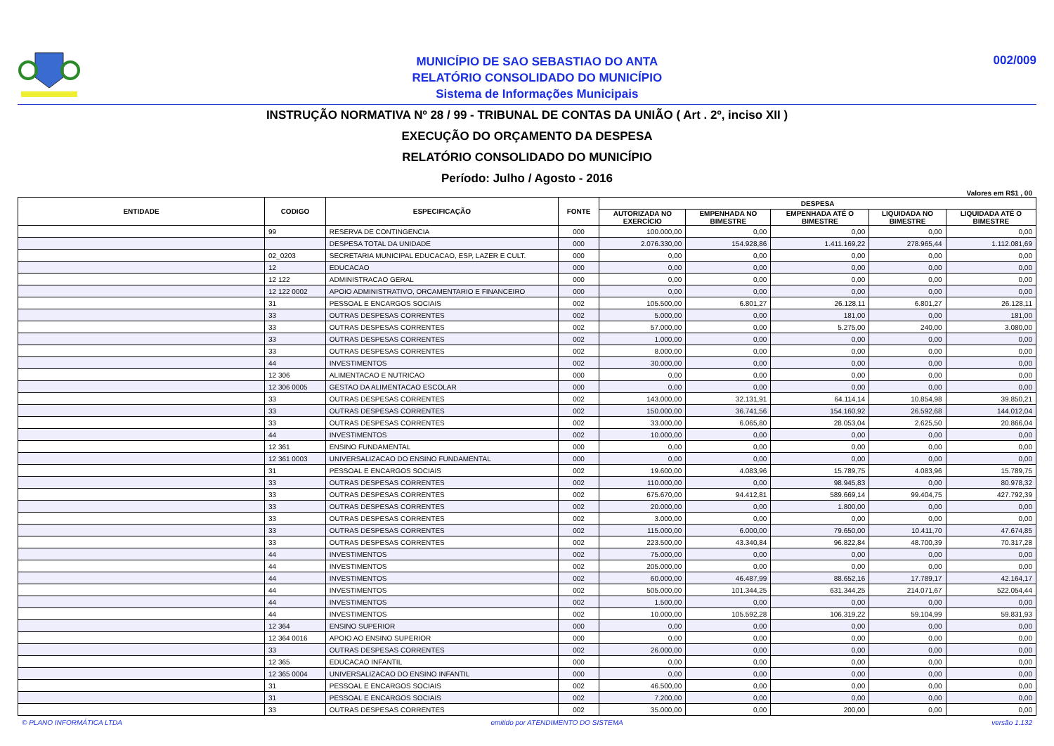MUNICÍPIO DE SAO SEBASTIAO DO ANTA
RELATÓRIO CONSOLIDADO DO MUNICÍPIO
Sistema de Informações Municipais
002/009
INSTRUÇÃO NORMATIVA Nº 28 / 99 - TRIBUNAL DE CONTAS DA UNIÃO ( Art . 2º, inciso XII )
EXECUÇÃO DO ORÇAMENTO DA DESPESA
RELATÓRIO CONSOLIDADO DO MUNICÍPIO
Período: Julho / Agosto - 2016
Valores em R$1 , 00
| ENTIDADE | CODIGO | ESPECIFICAÇÃO | FONTE | DESPESA | | | | |
| --- | --- | --- | --- | --- | --- | --- | --- | --- |
| | | | | AUTORIZADA NO EXERCÍCIO | EMPENHADA NO BIMESTRE | EMPENHADA ATÉ O BIMESTRE | LIQUIDADA NO BIMESTRE | LIQUIDADA ATÉ O BIMESTRE |
| | 99 | RESERVA DE CONTINGENCIA | 000 | 100.000,00 | 0,00 | 0,00 | 0,00 | 0,00 |
| | | DESPESA TOTAL DA UNIDADE | 000 | 2.076.330,00 | 154.928,86 | 1.411.169,22 | 278.965,44 | 1.112.081,69 |
| | 02_0203 | SECRETARIA MUNICIPAL EDUCACAO, ESP, LAZER E CULT. | 000 | 0,00 | 0,00 | 0,00 | 0,00 | 0,00 |
| | 12 | EDUCACAO | 000 | 0,00 | 0,00 | 0,00 | 0,00 | 0,00 |
| | 12 122 | ADMINISTRACAO GERAL | 000 | 0,00 | 0,00 | 0,00 | 0,00 | 0,00 |
| | 12 122 0002 | APOIO ADMINISTRATIVO, ORCAMENTARIO E FINANCEIRO | 000 | 0,00 | 0,00 | 0,00 | 0,00 | 0,00 |
| | 31 | PESSOAL E ENCARGOS SOCIAIS | 002 | 105.500,00 | 6.801,27 | 26.128,11 | 6.801,27 | 26.128,11 |
| | 33 | OUTRAS DESPESAS CORRENTES | 002 | 5.000,00 | 0,00 | 181,00 | 0,00 | 181,00 |
| | 33 | OUTRAS DESPESAS CORRENTES | 002 | 57.000,00 | 0,00 | 5.275,00 | 240,00 | 3.080,00 |
| | 33 | OUTRAS DESPESAS CORRENTES | 002 | 1.000,00 | 0,00 | 0,00 | 0,00 | 0,00 |
| | 33 | OUTRAS DESPESAS CORRENTES | 002 | 8.000,00 | 0,00 | 0,00 | 0,00 | 0,00 |
| | 44 | INVESTIMENTOS | 002 | 30.000,00 | 0,00 | 0,00 | 0,00 | 0,00 |
| | 12 306 | ALIMENTACAO E NUTRICAO | 000 | 0,00 | 0,00 | 0,00 | 0,00 | 0,00 |
| | 12 306 0005 | GESTAO DA ALIMENTACAO ESCOLAR | 000 | 0,00 | 0,00 | 0,00 | 0,00 | 0,00 |
| | 33 | OUTRAS DESPESAS CORRENTES | 002 | 143.000,00 | 32.131,91 | 64.114,14 | 10.854,98 | 39.850,21 |
| | 33 | OUTRAS DESPESAS CORRENTES | 002 | 150.000,00 | 36.741,56 | 154.160,92 | 26.592,68 | 144.012,04 |
| | 33 | OUTRAS DESPESAS CORRENTES | 002 | 33.000,00 | 6.065,80 | 28.053,04 | 2.625,50 | 20.866,04 |
| | 44 | INVESTIMENTOS | 002 | 10.000,00 | 0,00 | 0,00 | 0,00 | 0,00 |
| | 12 361 | ENSINO FUNDAMENTAL | 000 | 0,00 | 0,00 | 0,00 | 0,00 | 0,00 |
| | 12 361 0003 | UNIVERSALIZACAO DO ENSINO FUNDAMENTAL | 000 | 0,00 | 0,00 | 0,00 | 0,00 | 0,00 |
| | 31 | PESSOAL E ENCARGOS SOCIAIS | 002 | 19.600,00 | 4.083,96 | 15.789,75 | 4.083,96 | 15.789,75 |
| | 33 | OUTRAS DESPESAS CORRENTES | 002 | 110.000,00 | 0,00 | 98.945,83 | 0,00 | 80.978,32 |
| | 33 | OUTRAS DESPESAS CORRENTES | 002 | 675.670,00 | 94.412,81 | 589.669,14 | 99.404,75 | 427.792,39 |
| | 33 | OUTRAS DESPESAS CORRENTES | 002 | 20.000,00 | 0,00 | 1.800,00 | 0,00 | 0,00 |
| | 33 | OUTRAS DESPESAS CORRENTES | 002 | 3.000,00 | 0,00 | 0,00 | 0,00 | 0,00 |
| | 33 | OUTRAS DESPESAS CORRENTES | 002 | 115.000,00 | 6.000,00 | 79.650,00 | 10.411,70 | 47.674,85 |
| | 33 | OUTRAS DESPESAS CORRENTES | 002 | 223.500,00 | 43.340,84 | 96.822,84 | 48.700,39 | 70.317,28 |
| | 44 | INVESTIMENTOS | 002 | 75.000,00 | 0,00 | 0,00 | 0,00 | 0,00 |
| | 44 | INVESTIMENTOS | 002 | 205.000,00 | 0,00 | 0,00 | 0,00 | 0,00 |
| | 44 | INVESTIMENTOS | 002 | 60.000,00 | 46.487,99 | 88.652,16 | 17.789,17 | 42.164,17 |
| | 44 | INVESTIMENTOS | 002 | 505.000,00 | 101.344,25 | 631.344,25 | 214.071,67 | 522.054,44 |
| | 44 | INVESTIMENTOS | 002 | 1.500,00 | 0,00 | 0,00 | 0,00 | 0,00 |
| | 44 | INVESTIMENTOS | 002 | 10.000,00 | 105.592,28 | 106.319,22 | 59.104,99 | 59.831,93 |
| | 12 364 | ENSINO SUPERIOR | 000 | 0,00 | 0,00 | 0,00 | 0,00 | 0,00 |
| | 12 364 0016 | APOIO AO ENSINO SUPERIOR | 000 | 0,00 | 0,00 | 0,00 | 0,00 | 0,00 |
| | 33 | OUTRAS DESPESAS CORRENTES | 002 | 26.000,00 | 0,00 | 0,00 | 0,00 | 0,00 |
| | 12 365 | EDUCACAO INFANTIL | 000 | 0,00 | 0,00 | 0,00 | 0,00 | 0,00 |
| | 12 365 0004 | UNIVERSALIZACAO DO ENSINO INFANTIL | 000 | 0,00 | 0,00 | 0,00 | 0,00 | 0,00 |
| | 31 | PESSOAL E ENCARGOS SOCIAIS | 002 | 46.500,00 | 0,00 | 0,00 | 0,00 | 0,00 |
| | 31 | PESSOAL E ENCARGOS SOCIAIS | 002 | 7.200,00 | 0,00 | 0,00 | 0,00 | 0,00 |
| | 33 | OUTRAS DESPESAS CORRENTES | 002 | 35.000,00 | 0,00 | 200,00 | 0,00 | 0,00 |
© PLANO INFORMÁTICA LTDA emitido por ATENDIMENTO DO SISTEMA versão 1.132